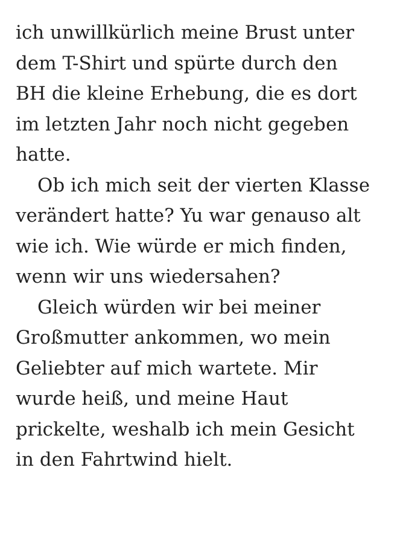ich unwillkürlich meine Brust unter
dem T-Shirt und spürte durch den
BH die kleine Erhebung, die es dort
im letzten Jahr noch nicht gegeben
hatte.
Ob ich mich seit der vierten Klasse
verändert hatte? Yu war genauso alt
wie ich. Wie würde er mich finden,
wenn wir uns wiedersahen?
Gleich würden wir bei meiner
Großmutter ankommen, wo mein
Geliebter auf mich wartete. Mir
wurde heiß, und meine Haut
prickelte, weshalb ich mein Gesicht
in den Fahrtwind hielt.